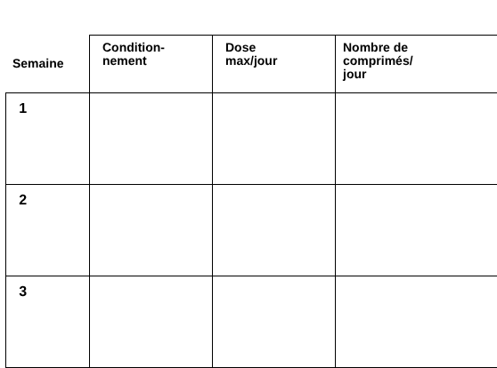| Semaine | | Condition- nement | Dose max/jour | Nombre de comprimés/ jour |
| --- | --- | --- | --- | --- |
| | 1 | | | |
| | 2 | | | |
| | 3 | | | |